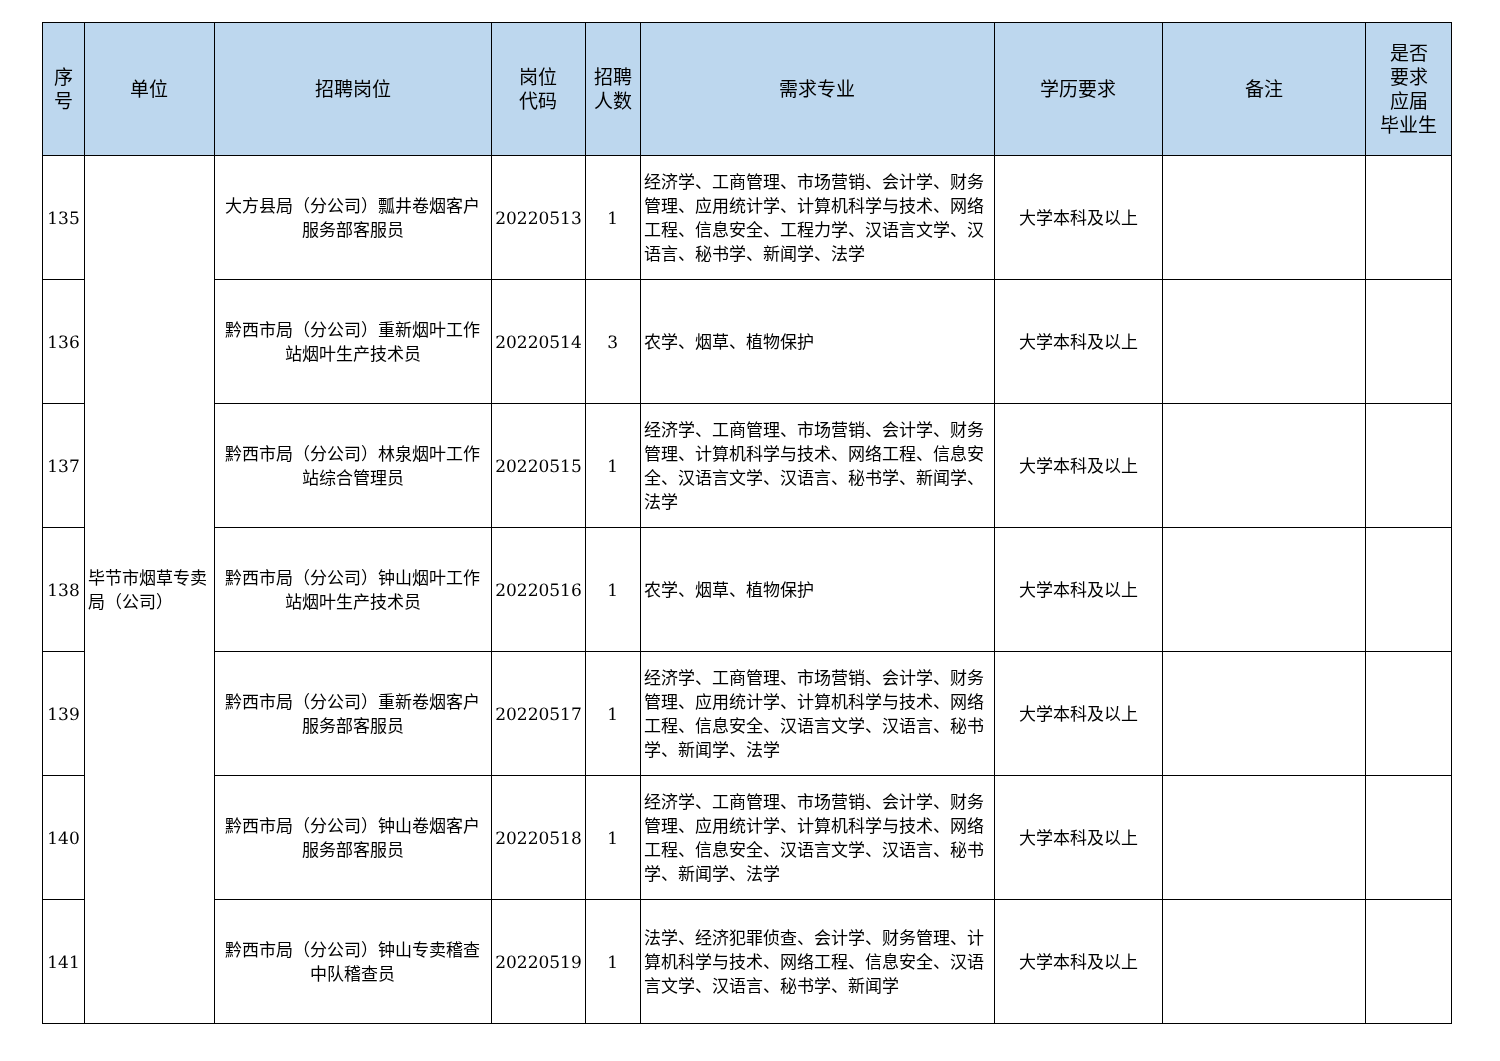| 序 号 | 单位 | 招聘岗位 | 岗位 代码 | 招聘 人数 | 需求专业 | 学历要求 | 备注 | 是否 要求 应届 毕业生 |
| --- | --- | --- | --- | --- | --- | --- | --- | --- |
| 135 | 毕节市烟草专卖局（公司） | 大方县局（分公司）瓢井卷烟客户服务部客服员 | 20220513 | 1 | 经济学、工商管理、市场营销、会计学、财务管理、应用统计学、计算机科学与技术、网络工程、信息安全、工程力学、汉语言文学、汉语言、秘书学、新闻学、法学 | 大学本科及以上 | | |
| 136 | | 黔西市局（分公司）重新烟叶工作站烟叶生产技术员 | 20220514 | 3 | 农学、烟草、植物保护 | 大学本科及以上 | | |
| 137 | | 黔西市局（分公司）林泉烟叶工作站综合管理员 | 20220515 | 1 | 经济学、工商管理、市场营销、会计学、财务管理、计算机科学与技术、网络工程、信息安全、汉语言文学、汉语言、秘书学、新闻学、法学 | 大学本科及以上 | | |
| 138 | | 黔西市局（分公司）钟山烟叶工作站烟叶生产技术员 | 20220516 | 1 | 农学、烟草、植物保护 | 大学本科及以上 | | |
| 139 | | 黔西市局（分公司）重新卷烟客户服务部客服员 | 20220517 | 1 | 经济学、工商管理、市场营销、会计学、财务管理、应用统计学、计算机科学与技术、网络工程、信息安全、汉语言文学、汉语言、秘书学、新闻学、法学 | 大学本科及以上 | | |
| 140 | | 黔西市局（分公司）钟山卷烟客户服务部客服员 | 20220518 | 1 | 经济学、工商管理、市场营销、会计学、财务管理、应用统计学、计算机科学与技术、网络工程、信息安全、汉语言文学、汉语言、秘书学、新闻学、法学 | 大学本科及以上 | | |
| 141 | | 黔西市局（分公司）钟山专卖稽查中队稽查员 | 20220519 | 1 | 法学、经济犯罪侦查、会计学、财务管理、计算机科学与技术、网络工程、信息安全、汉语言文学、汉语言、秘书学、新闻学 | 大学本科及以上 | | |